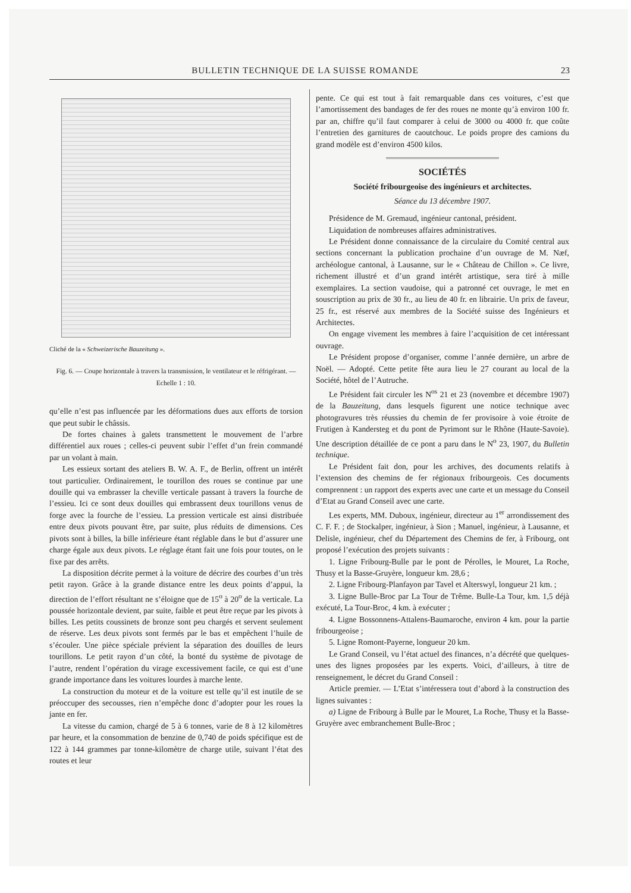BULLETIN TECHNIQUE DE LA SUISSE ROMANDE 23
Cliché de la « Schweizerische Bauzeitung ».
Fig. 6. — Coupe horizontale à travers la transmission, le ventilateur et le réfrigérant. — Echelle 1 : 10.
qu’elle n’est pas influencée par les déformations dues aux efforts de torsion que peut subir le châssis.
De fortes chaines à galets transmettent le mouvement de l’arbre différentiel aux roues ; celles-ci peuvent subir l’effet d’un frein commandé par un volant à main.
Les essieux sortant des ateliers B. W. A. F., de Berlin, offrent un intérêt tout particulier. Ordinairement, le tourillon des roues se continue par une douille qui va embrasser la cheville verticale passant à travers la fourche de l’essieu. Ici ce sont deux douilles qui embrassent deux tourillons venus de forge avec la fourche de l’essieu. La pression verticale est ainsi distribuée entre deux pivots pouvant être, par suite, plus réduits de dimensions. Ces pivots sont à billes, la bille inférieure étant réglable dans le but d’assurer une charge égale aux deux pivots. Le réglage étant fait une fois pour toutes, on le fixe par des arrêts.
La disposition décrite permet à la voiture de décrire des courbes d’un très petit rayon. Grâce à la grande distance entre les deux points d’appui, la direction de l’effort résultant ne s’éloigne que de 15<sup>o</sup> à 20<sup>o</sup> de la verticale. La poussée horizontale devient, par suite, faible et peut être reçue par les pivots à billes. Les petits coussinets de bronze sont peu chargés et servent seulement de réserve. Les deux pivots sont fermés par le bas et empêchent l’huile de s’écouler. Une pièce spéciale prévient la séparation des douilles de leurs tourillons. Le petit rayon d’un côté, la bonté du système de pivotage de l’autre, rendent l’opération du virage excessivement facile, ce qui est d’une grande importance dans les voitures lourdes à marche lente.
La construction du moteur et de la voiture est telle qu’il est inutile de se préoccuper des secousses, rien n’empêche donc d’adopter pour les roues la jante en fer.
La vitesse du camion, chargé de 5 à 6 tonnes, varie de 8 à 12 kilomètres par heure, et la consommation de benzine de 0,740 de poids spécifique est de 122 à 144 grammes par tonne-kilomètre de charge utile, suivant l’état des routes et leur
pente. Ce qui est tout à fait remarquable dans ces voitures, c’est que l’amortissement des bandages de fer des roues ne monte qu’à environ 100 fr. par an, chiffre qu’il faut comparer à celui de 3000 ou 4000 fr. que coûte l’entretien des garnitures de caoutchouc. Le poids propre des camions du grand modèle est d’environ 4500 kilos.
SOCIÉTÉS
Société fribourgeoise des ingénieurs et architectes.
Séance du 13 décembre 1907.
Présidence de M. Gremaud, ingénieur cantonal, président.
Liquidation de nombreuses affaires administratives.
Le Président donne connaissance de la circulaire du Comité central aux sections concernant la publication prochaine d’un ouvrage de M. Næf, archéologue cantonal, à Lausanne, sur le « Château de Chillon ». Ce livre, richement illustré et d’un grand intérêt artistique, sera tiré à mille exemplaires. La section vaudoise, qui a patronné cet ouvrage, le met en souscription au prix de 30 fr., au lieu de 40 fr. en librairie. Un prix de faveur, 25 fr., est réservé aux membres de la Société suisse des Ingénieurs et Architectes.
On engage vivement les membres à faire l’acquisition de cet intéressant ouvrage.
Le Président propose d’organiser, comme l’année dernière, un arbre de Noël. — Adopté. Cette petite fête aura lieu le 27 courant au local de la Société, hôtel de l’Autruche.
Le Président fait circuler les N<sup>os</sup> 21 et 23 (novembre et décembre 1907) de la Bauzeitung, dans lesquels figurent une notice technique avec photogravures très réussies du chemin de fer provisoire à voie étroite de Frutigen à Kandersteg et du pont de Pyrimont sur le Rhône (Haute-Savoie). Une description détaillée de ce pont a paru dans le N<sup>o</sup> 23, 1907, du Bulletin technique.
Le Président fait don, pour les archives, des documents relatifs à l’extension des chemins de fer régionaux fribourgeois. Ces documents comprennent : un rapport des experts avec une carte et un message du Conseil d’Etat au Grand Conseil avec une carte.
Les experts, MM. Duboux, ingénieur, directeur au 1<sup>er</sup> arrondissement des C. F. F. ; de Stockalper, ingénieur, à Sion ; Manuel, ingénieur, à Lausanne, et Delisle, ingénieur, chef du Département des Chemins de fer, à Fribourg, ont proposé l’exécution des projets suivants :
1. Ligne Fribourg-Bulle par le pont de Pérolles, le Mouret, La Roche, Thusy et la Basse-Gruyère, longueur km. 28,6 ;
2. Ligne Fribourg-Planfayon par Tavel et Alterswyl, longueur 21 km. ;
3. Ligne Bulle-Broc par La Tour de Trême. Bulle-La Tour, km. 1,5 déjà exécuté, La Tour-Broc, 4 km. à exécuter ;
4. Ligne Bossonnens-Attalens-Baumaroche, environ 4 km. pour la partie fribourgeoise ;
5. Ligne Romont-Payerne, longueur 20 km.
Le Grand Conseil, vu l’état actuel des finances, n’a décrété que quelques-unes des lignes proposées par les experts. Voici, d’ailleurs, à titre de renseignement, le décret du Grand Conseil :
Article premier. — L’Etat s’intéressera tout d’abord à la construction des lignes suivantes :
a) Ligne de Fribourg à Bulle par le Mouret, La Roche, Thusy et la Basse-Gruyère avec embranchement Bulle-Broc ;